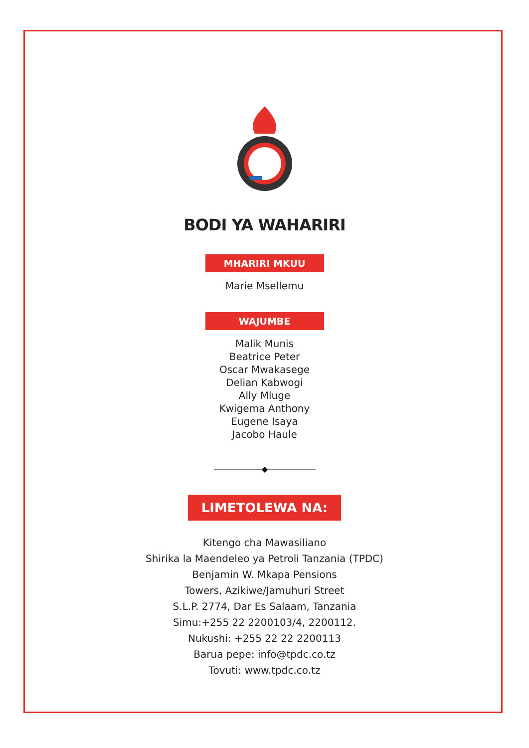BODI YA WAHARIRI
MHARIRI MKUU
Marie Msellemu
WAJUMBE
Malik Munis
Beatrice Peter
Oscar Mwakasege
Delian Kabwogi
Ally Mluge
Kwigema Anthony
Eugene Isaya
Jacobo Haule
LIMETOLEWA NA:
Kitengo cha Mawasiliano
Shirika la Maendeleo ya Petroli Tanzania (TPDC)
Benjamin W. Mkapa Pensions
Towers, Azikiwe/Jamuhuri Street
S.L.P. 2774, Dar Es Salaam, Tanzania
Simu:+255 22 2200103/4, 2200112.
Nukushi: +255 22 22 2200113
Barua pepe: info@tpdc.co.tz
Tovuti: www.tpdc.co.tz